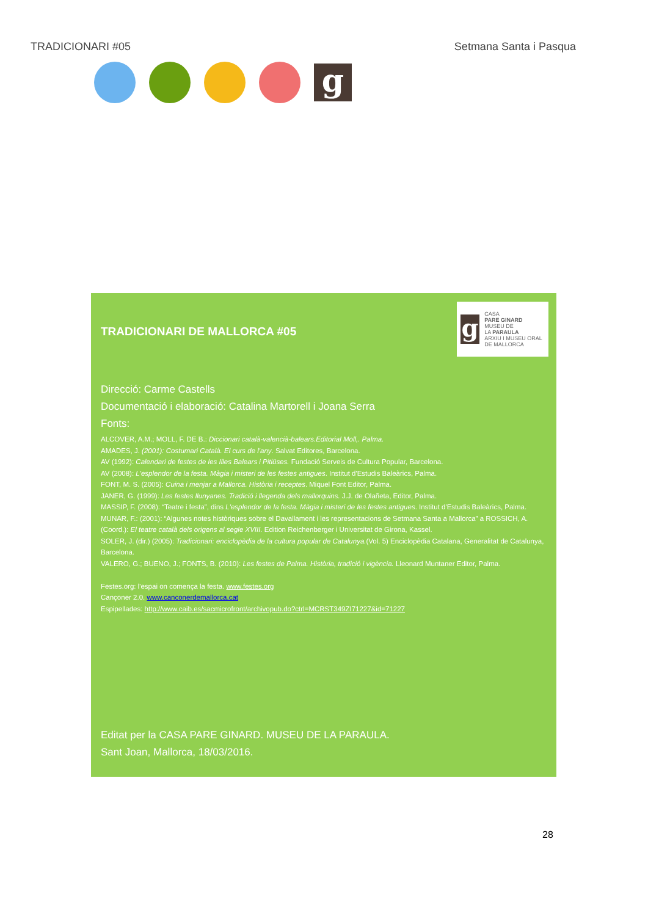TRADICIONARI #05 Setmana Santa i Pasqua
g
g
CASA
PARE GINARD
MUSEU DE
LA PARAULA
ARXIU I MUSEU ORAL DE MALLORCA
TRADICIONARI DE MALLORCA #05
Direcció: Carme Castells
Documentació i elaboració: Catalina Martorell i Joana Serra
Fonts:
ALCOVER, A.M.; MOLL, F. DE B.: Diccionari català-valencià-balears.Editorial Moll,. Palma.
AMADES, J. (2001): Costumari Català. El curs de l'any. Salvat Editores, Barcelona.
AV (1992): Calendari de festes de les Illes Balears i Pitiüses. Fundació Serveis de Cultura Popular, Barcelona.
AV (2008): L'esplendor de la festa. Màgia i misteri de les festes antigues. Institut d'Estudis Baleàrics, Palma.
FONT, M. S. (2005): Cuina i menjar a Mallorca. Història i receptes. Miquel Font Editor, Palma.
JANER, G. (1999): Les festes llunyanes. Tradició i llegenda dels mallorquins. J.J. de Olañeta, Editor, Palma.
MASSIP, F. (2008): “Teatre i festa”, dins L'esplendor de la festa. Màgia i misteri de les festes antigues. Institut d'Estudis Baleàrics, Palma.
MUNAR, F.: (2001): “Algunes notes històriques sobre el Davallament i les representacions de Setmana Santa a Mallorca” a ROSSICH, A. (Coord.): El teatre català dels origens al segle XVIII. Edition Reichenberger i Universitat de Girona, Kassel.
SOLER, J. (dir.) (2005): Tradicionari: enciclopèdia de la cultura popular de Catalunya.(Vol. 5) Enciclopèdia Catalana, Generalitat de Catalunya, Barcelona.
VALERO, G.; BUENO, J.; FONTS, B. (2010): Les festes de Palma. Història, tradició i vigència. Lleonard Muntaner Editor, Palma.
Festes.org: l'espai on comença la festa. www.festes.org
Cançoner 2.0. www.canconerdemallorca.cat
Espipellades: http://www.caib.es/sacmicrofront/archivopub.do?ctrl=MCRST349ZI71227&id=71227
Editat per la CASA PARE GINARD. MUSEU DE LA PARAULA.
Sant Joan, Mallorca, 18/03/2016.
28